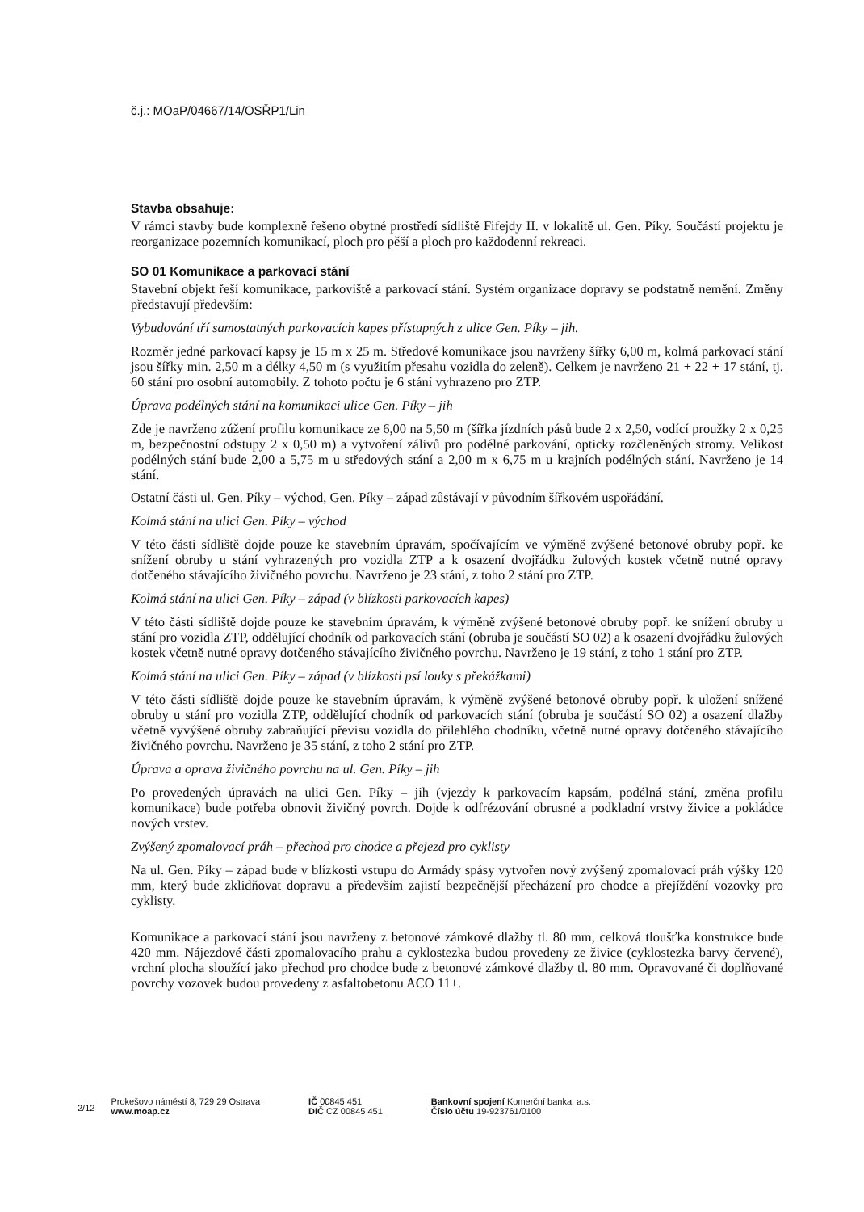č.j.: MOaP/04667/14/OSŘP1/Lin
Stavba obsahuje:
V rámci stavby bude komplexně řešeno obytné prostředí sídliště Fifejdy II. v lokalitě ul. Gen. Píky. Součástí projektu je reorganizace pozemních komunikací, ploch pro pěší a ploch pro každodenní rekreaci.
SO 01 Komunikace a parkovací stání
Stavební objekt řeší komunikace, parkoviště a parkovací stání. Systém organizace dopravy se podstatně nemění. Změny představují především:
Vybudování tří samostatných parkovacích kapes přístupných z ulice Gen. Píky – jih.
Rozměr jedné parkovací kapsy je 15 m x 25 m. Středové komunikace jsou navrženy šířky 6,00 m, kolmá parkovací stání jsou šířky min. 2,50 m a délky 4,50 m (s využitím přesahu vozidla do zeleně). Celkem je navrženo 21 + 22 + 17 stání, tj. 60 stání pro osobní automobily. Z tohoto počtu je 6 stání vyhrazeno pro ZTP.
Úprava podélných stání na komunikaci ulice Gen. Píky – jih
Zde je navrženo zúžení profilu komunikace ze 6,00 na 5,50 m (šířka jízdních pásů bude 2 x 2,50, vodící proužky 2 x 0,25 m, bezpečnostní odstupy 2 x 0,50 m) a vytvoření zálivů pro podélné parkování, opticky rozčleněných stromy. Velikost podélných stání bude 2,00 a 5,75 m u středových stání a 2,00 m x 6,75 m u krajních podélných stání. Navrženo je 14 stání.
Ostatní části ul. Gen. Píky – východ, Gen. Píky – západ zůstávají v původním šířkovém uspořádání.
Kolmá stání na ulici Gen. Píky – východ
V této části sídliště dojde pouze ke stavebním úpravám, spočívajícím ve výměně zvýšené betonové obruby popř. ke snížení obruby u stání vyhrazených pro vozidla ZTP a k osazení dvojřádku žulových kostek včetně nutné opravy dotčeného stávajícího živičného povrchu. Navrženo je 23 stání, z toho 2 stání pro ZTP.
Kolmá stání na ulici Gen. Píky – západ (v blízkosti parkovacích kapes)
V této části sídliště dojde pouze ke stavebním úpravám, k výměně zvýšené betonové obruby popř. ke snížení obruby u stání pro vozidla ZTP, oddělující chodník od parkovacích stání (obruba je součástí SO 02) a k osazení dvojřádku žulových kostek včetně nutné opravy dotčeného stávajícího živičného povrchu. Navrženo je 19 stání, z toho 1 stání pro ZTP.
Kolmá stání na ulici Gen. Píky – západ (v blízkosti psí louky s překážkami)
V této části sídliště dojde pouze ke stavebním úpravám, k výměně zvýšené betonové obruby popř. k uložení snížené obruby u stání pro vozidla ZTP, oddělující chodník od parkovacích stání (obruba je součástí SO 02) a osazení dlažby včetně vyvýšené obruby zabraňující převisu vozidla do přilehlého chodníku, včetně nutné opravy dotčeného stávajícího živičného povrchu. Navrženo je 35 stání, z toho 2 stání pro ZTP.
Úprava a oprava živičného povrchu na ul. Gen. Píky – jih
Po provedených úpravách na ulici Gen. Píky – jih (vjezdy k parkovacím kapsám, podélná stání, změna profilu komunikace) bude potřeba obnovit živičný povrch. Dojde k odfrézování obrusné a podkladní vrstvy živice a pokládce nových vrstev.
Zvýšený zpomalovací práh – přechod pro chodce a přejezd pro cyklisty
Na ul. Gen. Píky – západ bude v blízkosti vstupu do Armády spásy vytvořen nový zvýšený zpomalovací práh výšky 120 mm, který bude zklidňovat dopravu a především zajistí bezpečnější přecházení pro chodce a přejíždění vozovky pro cyklisty.
Komunikace a parkovací stání jsou navrženy z betonové zámkové dlažby tl. 80 mm, celková tloušťka konstrukce bude 420 mm. Nájezdové části zpomalovacího prahu a cyklostezka budou provedeny ze živice (cyklostezka barvy červené), vrchní plocha sloužící jako přechod pro chodce bude z betonové zámkové dlažby tl. 80 mm. Opravované či doplňované povrchy vozovek budou provedeny z asfaltobetonu ACO 11+.
2/12
Prokešovo náměstí 8, 729 29 Ostrava
www.moap.cz
IČ 00845 451
DIČ CZ 00845 451
Bankovní spojení Komerční banka, a.s.
Číslo účtu 19-923761/0100